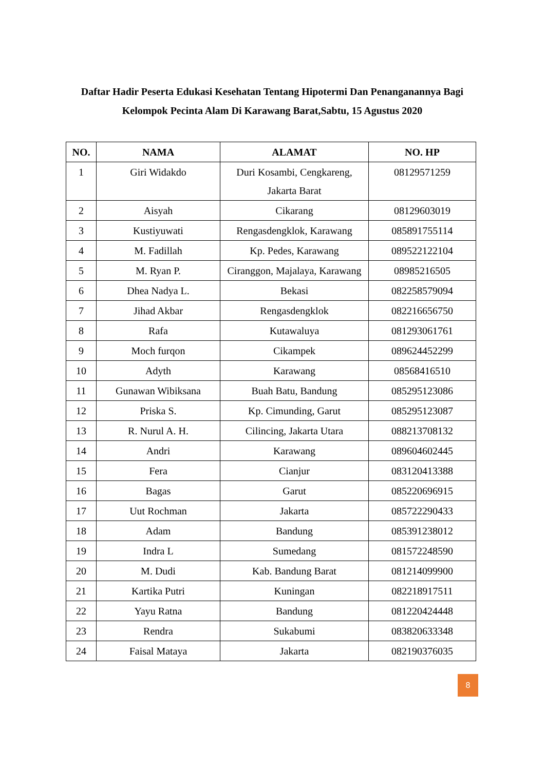Daftar Hadir Peserta Edukasi Kesehatan Tentang Hipotermi Dan Penanganannya Bagi Kelompok Pecinta Alam Di Karawang Barat,Sabtu, 15 Agustus 2020
| NO. | NAMA | ALAMAT | NO. HP |
| --- | --- | --- | --- |
| 1 | Giri Widakdo | Duri Kosambi, Cengkareng, Jakarta Barat | 08129571259 |
| 2 | Aisyah | Cikarang | 08129603019 |
| 3 | Kustiyuwati | Rengasdengklok, Karawang | 085891755114 |
| 4 | M. Fadillah | Kp. Pedes, Karawang | 089522122104 |
| 5 | M. Ryan P. | Ciranggon, Majalaya, Karawang | 08985216505 |
| 6 | Dhea Nadya L. | Bekasi | 082258579094 |
| 7 | Jihad Akbar | Rengasdengklok | 082216656750 |
| 8 | Rafa | Kutawaluya | 081293061761 |
| 9 | Moch furqon | Cikampek | 089624452299 |
| 10 | Adyth | Karawang | 08568416510 |
| 11 | Gunawan Wibiksana | Buah Batu, Bandung | 085295123086 |
| 12 | Priska S. | Kp. Cimunding, Garut | 085295123087 |
| 13 | R. Nurul A. H. | Cilincing, Jakarta Utara | 088213708132 |
| 14 | Andri | Karawang | 089604602445 |
| 15 | Fera | Cianjur | 083120413388 |
| 16 | Bagas | Garut | 085220696915 |
| 17 | Uut Rochman | Jakarta | 085722290433 |
| 18 | Adam | Bandung | 085391238012 |
| 19 | Indra L | Sumedang | 081572248590 |
| 20 | M. Dudi | Kab. Bandung Barat | 081214099900 |
| 21 | Kartika Putri | Kuningan | 082218917511 |
| 22 | Yayu Ratna | Bandung | 081220424448 |
| 23 | Rendra | Sukabumi | 083820633348 |
| 24 | Faisal Mataya | Jakarta | 082190376035 |
8